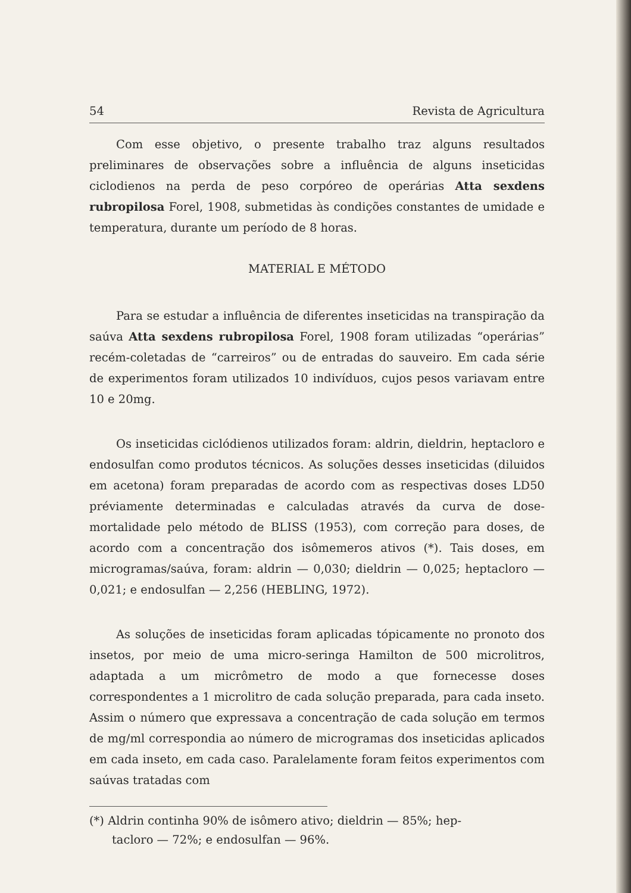54 Revista de Agricultura
Com esse objetivo, o presente trabalho traz alguns resultados preliminares de observações sobre a influência de alguns inseticidas ciclodienos na perda de peso corpóreo de operárias Atta sexdens rubropilosa Forel, 1908, submetidas às condições constantes de umidade e temperatura, durante um período de 8 horas.
MATERIAL E MÉTODO
Para se estudar a influência de diferentes inseticidas na transpiração da saúva Atta sexdens rubropilosa Forel, 1908 foram utilizadas “operárias” recém-coletadas de “carreiros” ou de entradas do sauveiro. Em cada série de experimentos foram utilizados 10 indivíduos, cujos pesos variavam entre 10 e 20mg.
Os inseticidas ciclódienos utilizados foram: aldrin, dieldrin, heptacloro e endosulfan como produtos técnicos. As soluções desses inseticidas (diluidos em acetona) foram preparadas de acordo com as respectivas doses LD50 préviamente determinadas e calculadas através da curva de dose-mortalidade pelo método de BLISS (1953), com correção para doses, de acordo com a concentração dos isômemeros ativos (*). Tais doses, em microgramas/saúva, foram: aldrin — 0,030; dieldrin — 0,025; heptacloro — 0,021; e endosulfan — 2,256 (HEBLING, 1972).
As soluções de inseticidas foram aplicadas tópicamente no pronoto dos insetos, por meio de uma micro-seringa Hamilton de 500 microlitros, adaptada a um micrômetro de modo a que fornecesse doses correspondentes a 1 microlitro de cada solução preparada, para cada inseto. Assim o número que expressava a concentração de cada solução em termos de mg/ml correspondia ao número de microgramas dos inseticidas aplicados em cada inseto, em cada caso. Paralelamente foram feitos experimentos com saúvas tratadas com
(*) Aldrin continha 90% de isômero ativo; dieldrin — 85%; hep-
tacloro — 72%; e endosulfan — 96%.